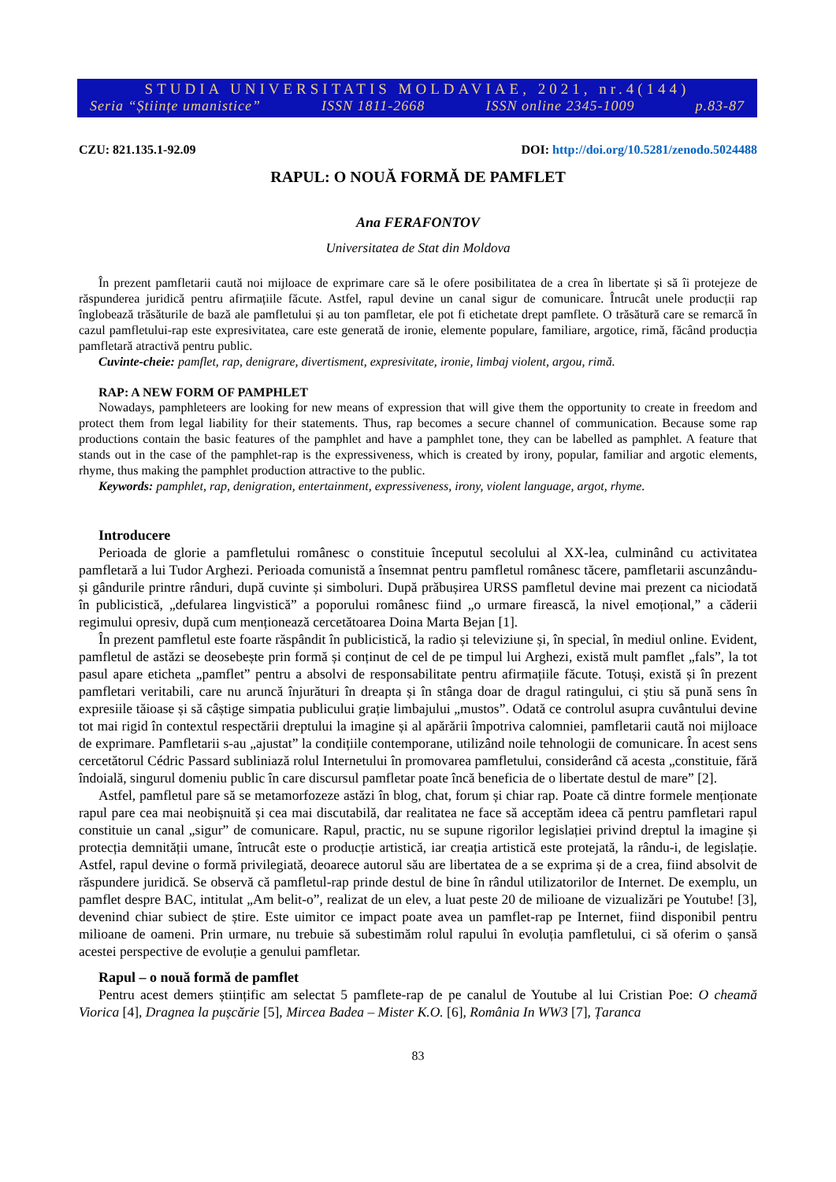STUDIA UNIVERSITATIS MOLDAVIAE, 2021, nr.4(144)
Seria “Științe umanistice” ISSN 1811-2668 ISSN online 2345-1009 p.83-87
CZU: 821.135.1-92.09 DOI: http://doi.org/10.5281/zenodo.5024488
RAPUL: O NOUĂ FORMĂ DE PAMFLET
Ana FERAFONTOV
Universitatea de Stat din Moldova
În prezent pamfletarii caută noi mijloace de exprimare care să le ofere posibilitatea de a crea în libertate și să îi protejeze de răspunderea juridică pentru afirmațiile făcute. Astfel, rapul devine un canal sigur de comunicare. Întrucât unele producții rap înglobează trăsăturile de bază ale pamfletului și au ton pamfletar, ele pot fi etichetate drept pamflete. O trăsătură care se remarcă în cazul pamfletului-rap este expresivitatea, care este generată de ironie, elemente populare, familiare, argotice, rimă, făcând producția pamfletară atractivă pentru public.
Cuvinte-cheie: pamflet, rap, denigrare, divertisment, expresivitate, ironie, limbaj violent, argou, rimă.
RAP: A NEW FORM OF PAMPHLET
Nowadays, pamphleteers are looking for new means of expression that will give them the opportunity to create in freedom and protect them from legal liability for their statements. Thus, rap becomes a secure channel of communication. Because some rap productions contain the basic features of the pamphlet and have a pamphlet tone, they can be labelled as pamphlet. A feature that stands out in the case of the pamphlet-rap is the expressiveness, which is created by irony, popular, familiar and argotic elements, rhyme, thus making the pamphlet production attractive to the public.
Keywords: pamphlet, rap, denigration, entertainment, expressiveness, irony, violent language, argot, rhyme.
Introducere
Perioada de glorie a pamfletului românesc o constituie începutul secolului al XX-lea, culminând cu activitatea pamfletară a lui Tudor Arghezi. Perioada comunistă a însemnat pentru pamfletul românesc tăcere, pamfletarii ascunzându-și gândurile printre rânduri, după cuvinte și simboluri. După prăbușirea URSS pamfletul devine mai prezent ca niciodată în publicistică, „defularea lingvistică” a poporului românesc fiind „o urmare firească, la nivel emoțional,” a căderii regimului opresiv, după cum menționează cercetătoarea Doina Marta Bejan [1].
În prezent pamfletul este foarte răspândit în publicistică, la radio și televiziune și, în special, în mediul online. Evident, pamfletul de astăzi se deosebește prin formă și conținut de cel de pe timpul lui Arghezi, există mult pamflet „fals”, la tot pasul apare eticheta „pamflet” pentru a absolvi de responsabilitate pentru afirmațiile făcute. Totuși, există și în prezent pamfletari veritabili, care nu aruncă înjurături în dreapta și în stânga doar de dragul ratingului, ci știu să pună sens în expresiile tăioase și să câștige simpatia publicului grație limbajului „mustos”. Odată ce controlul asupra cuvântului devine tot mai rigid în contextul respectării dreptului la imagine și al apărării împotriva calomniei, pamfletarii caută noi mijloace de exprimare. Pamfletarii s-au „ajustat” la condițiile contemporane, utilizând noile tehnologii de comunicare. În acest sens cercetătorul Cédric Passard subliniază rolul Internetului în promovarea pamfletului, considerând că acesta „constituie, fără îndoială, singurul domeniu public în care discursul pamfletar poate încă beneficia de o libertate destul de mare” [2].
Astfel, pamfletul pare să se metamorfozeze astăzi în blog, chat, forum și chiar rap. Poate că dintre formele menționate rapul pare cea mai neobișnuită și cea mai discutabilă, dar realitatea ne face să acceptăm ideea că pentru pamfletari rapul constituie un canal „sigur” de comunicare. Rapul, practic, nu se supune rigorilor legislației privind dreptul la imagine și protecția demnității umane, întrucât este o producție artistică, iar creația artistică este protejată, la rându-i, de legislație. Astfel, rapul devine o formă privilegiată, deoarece autorul său are libertatea de a se exprima și de a crea, fiind absolvit de răspundere juridică. Se observă că pamfletul-rap prinde destul de bine în rândul utilizatorilor de Internet. De exemplu, un pamflet despre BAC, intitulat „Am belit-o”, realizat de un elev, a luat peste 20 de milioane de vizualizări pe Youtube! [3], devenind chiar subiect de știre. Este uimitor ce impact poate avea un pamflet-rap pe Internet, fiind disponibil pentru milioane de oameni. Prin urmare, nu trebuie să subestimăm rolul rapului în evoluția pamfletului, ci să oferim o șansă acestei perspective de evoluție a genului pamfletar.
Rapul – o nouă formă de pamflet
Pentru acest demers științific am selectat 5 pamflete-rap de pe canalul de Youtube al lui Cristian Poe: O cheamă Viorica [4], Dragnea la pușcărie [5], Mircea Badea – Mister K.O. [6], România In WW3 [7], Țaranca
83